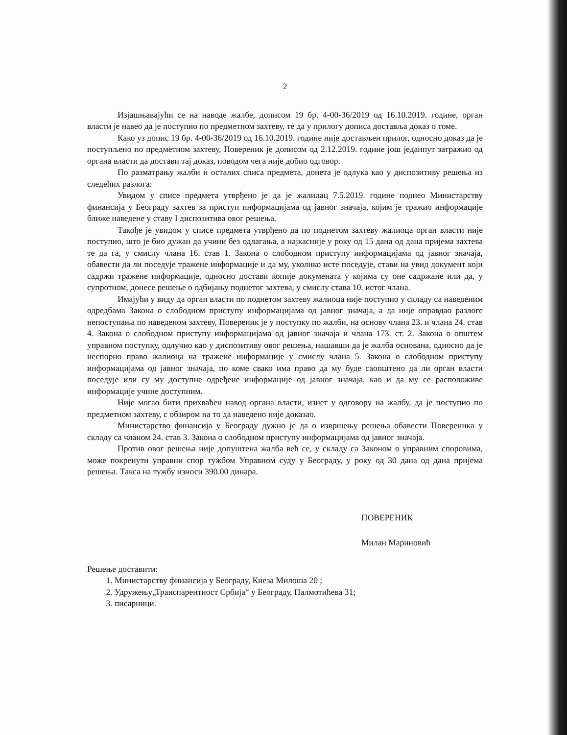2
Изјашњавајући се на наводе жалбе, дописом 19 бр. 4-00-36/2019 од 16.10.2019. године, орган власти је навео да је поступио по предметном захтеву, те да у прилогу дописа доставља доказ о томе.
Како уз допис 19 бр. 4-00-36/2019 од 16.10.2019. године није достављен прилог, односно доказ да је поступљено по предметном захтеву, Повереник је дописом од 2.12.2019. године још једанпут затражио од органа власти да достави тај доказ, поводом чега није добио одговор.
По разматрању жалби и осталих списа предмета, донета је одлука као у диспозитиву решења из следећих разлога:
Увидом у списе предмета утврђено је да је жалилац 7.5.2019. године поднео Министарству финансија у Београду захтев за приступ информацијама од јавног значаја, којим је тражио информације ближе наведене у ставу I диспозитива овог решења.
Такође је увидом у списе предмета утврђено да по поднетом захтеву жалиоца орган власти није поступио, што је био дужан да учини без одлагања, а најкасније у року од 15 дана од дана пријема захтева те да га, у смислу члана 16. став 1. Закона о слободном приступу информацијама од јавног значаја, обавести да ли поседује тражене информације и да му, уколико исте поседује, стави на увид документ који садржи тражене информације, односно достави копије докумената у којима су оне садржане или да, у супротном, донесе решење о одбијању поднетог захтева, у смислу става 10. истог члана.
Имајући у виду да орган власти по поднетом захтеву жалиоца није поступио у складу са наведеним одредбама Закона о слободном приступу информацијама од јавног значаја, а да није оправдао разлоге непоступања по наведеном захтеву, Повереник је у поступку по жалби, на основу члана 23. и члана 24. став 4. Закона о слободном приступу информацијама од јавног значаја и члана 173. ст. 2. Закона о општем управном поступку, одлучио као у диспозитиву овог решења, нашавши да је жалба основана, односно да је неспорно право жалиоца на тражене информације у смислу члана 5. Закона о слободном приступу информацијама од јавног значаја, по коме свако има право да му буде саопштено да ли орган власти поседује или су му доступне одређене информације од јавног значаја, као и да му се расположиве информације учине доступним.
Није могао бити прихваћен навод органа власти, изнет у одговору на жалбу, да је поступио по предметном захтеву, с обзиром на то да наведено није доказао.
Министарство финансија у Београду дужно је да о извршењу решења обавести Повереника у складу са чланом 24. став 3. Закона о слободном приступу информацијама од јавног значаја.
Против овог решења није допуштена жалба већ се, у складу са Законом о управним споровима, може покренути управни спор тужбом Управном суду у Београду, у року од 30 дана од дана пријема решења. Такса на тужбу износи 390.00 динара.
ПОВЕРЕНИК
Милан Мариновић
Решење доставити:
1. Министарству финансија у Београду, Кнеза Милоша 20 ;
2. Удружењу„Транспарентност Србија“ у Београду, Палмотићева 31;
3. писарници.